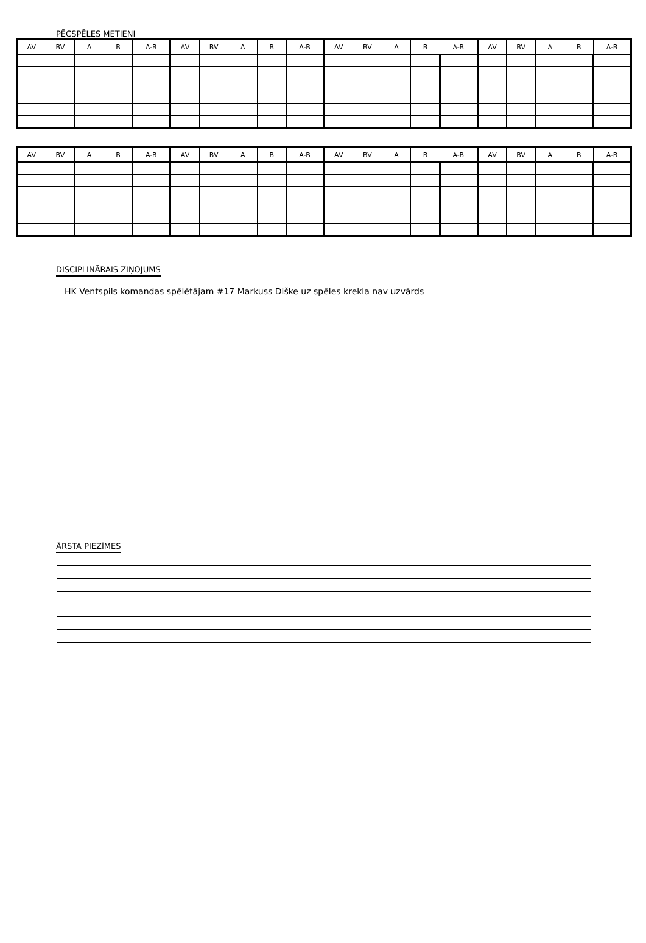PĒCSPĒLES METIENI
| AV | BV | A | B | A-B | AV | BV | A | B | A-B | AV | BV | A | B | A-B | AV | BV | A | B | A-B |
| --- | --- | --- | --- | --- | --- | --- | --- | --- | --- | --- | --- | --- | --- | --- | --- | --- | --- | --- | --- |
| AV | BV | A | B | A-B | AV | BV | A | B | A-B | AV | BV | A | B | A-B | AV | BV | A | B | A-B |
| --- | --- | --- | --- | --- | --- | --- | --- | --- | --- | --- | --- | --- | --- | --- | --- | --- | --- | --- | --- |
DISCIPLINĀRAIS ZIŅOJUMS
HK Ventspils komandas spēlētājam #17 Markuss Diške uz spēles krekla nav uzvārds
ĀRSTA PIEZĪMES